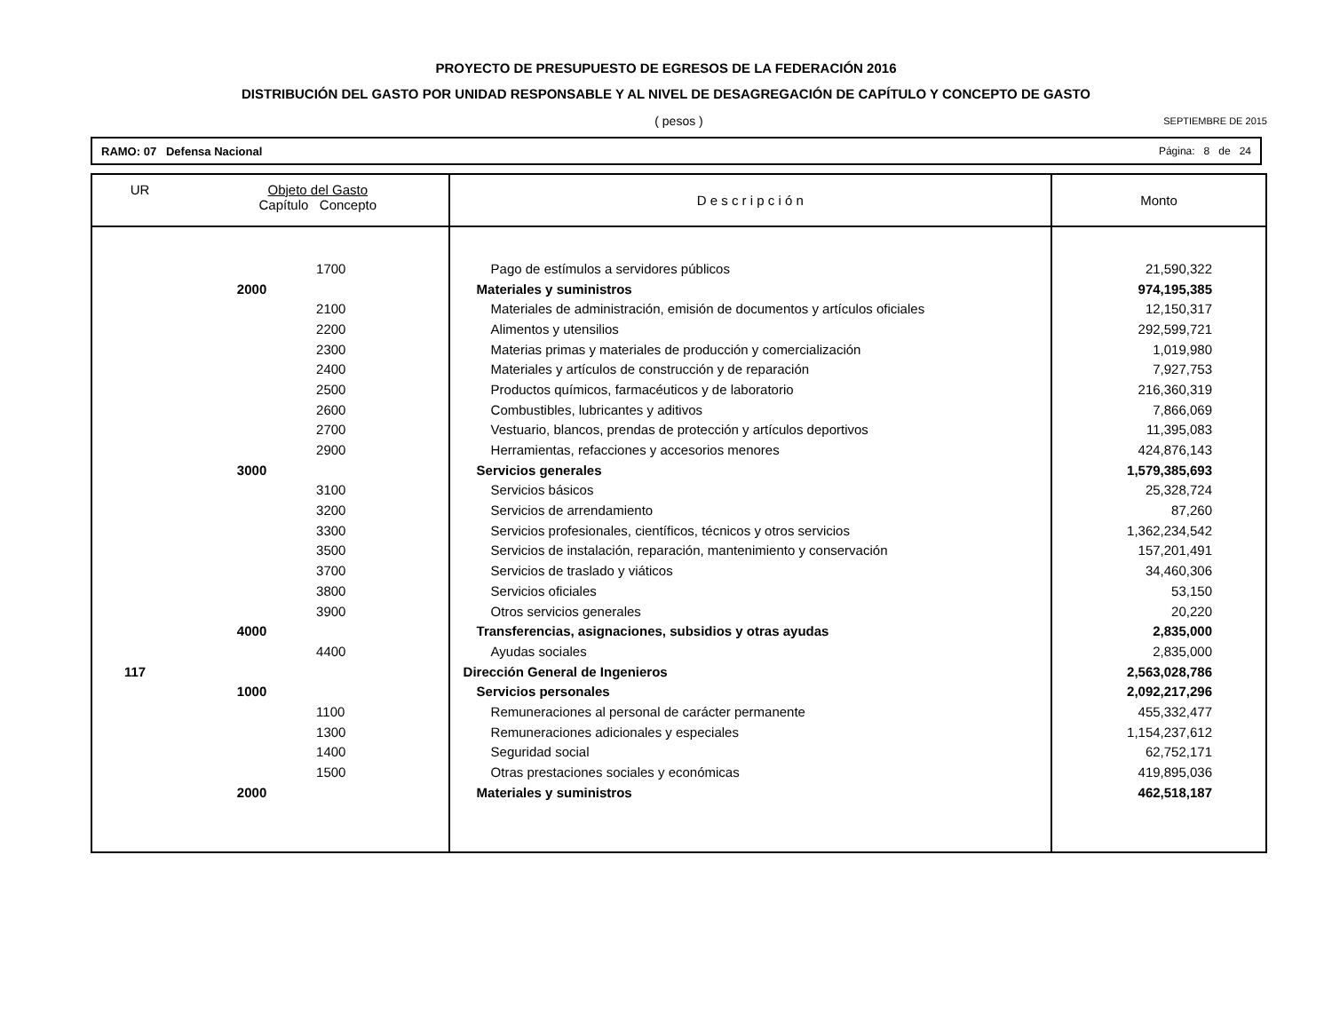PROYECTO DE PRESUPUESTO DE EGRESOS DE LA FEDERACIÓN 2016
DISTRIBUCIÓN DEL GASTO POR UNIDAD RESPONSABLE Y AL NIVEL DE DESAGREGACIÓN DE CAPÍTULO Y CONCEPTO DE GASTO
( pesos )
SEPTIEMBRE DE 2015
RAMO: 07 Defensa Nacional Página: 8 de 24
| UR | Objeto del Gasto Capítulo Concepto | | D e s c r i p c i ó n | Monto |
| --- | --- | --- | --- | --- |
| | | 1700 | Pago de estímulos a servidores públicos | 21,590,322 |
| | 2000 | | Materiales y suministros | 974,195,385 |
| | | 2100 | Materiales de administración, emisión de documentos y artículos oficiales | 12,150,317 |
| | | 2200 | Alimentos y utensilios | 292,599,721 |
| | | 2300 | Materias primas y materiales de producción y comercialización | 1,019,980 |
| | | 2400 | Materiales y artículos de construcción y de reparación | 7,927,753 |
| | | 2500 | Productos químicos, farmacéuticos y de laboratorio | 216,360,319 |
| | | 2600 | Combustibles, lubricantes y aditivos | 7,866,069 |
| | | 2700 | Vestuario, blancos, prendas de protección y artículos deportivos | 11,395,083 |
| | | 2900 | Herramientas, refacciones y accesorios menores | 424,876,143 |
| | 3000 | | Servicios generales | 1,579,385,693 |
| | | 3100 | Servicios básicos | 25,328,724 |
| | | 3200 | Servicios de arrendamiento | 87,260 |
| | | 3300 | Servicios profesionales, científicos, técnicos y otros servicios | 1,362,234,542 |
| | | 3500 | Servicios de instalación, reparación, mantenimiento y conservación | 157,201,491 |
| | | 3700 | Servicios de traslado y viáticos | 34,460,306 |
| | | 3800 | Servicios oficiales | 53,150 |
| | | 3900 | Otros servicios generales | 20,220 |
| | 4000 | | Transferencias, asignaciones, subsidios y otras ayudas | 2,835,000 |
| | | 4400 | Ayudas sociales | 2,835,000 |
| 117 | | | Dirección General de Ingenieros | 2,563,028,786 |
| | 1000 | | Servicios personales | 2,092,217,296 |
| | | 1100 | Remuneraciones al personal de carácter permanente | 455,332,477 |
| | | 1300 | Remuneraciones adicionales y especiales | 1,154,237,612 |
| | | 1400 | Seguridad social | 62,752,171 |
| | | 1500 | Otras prestaciones sociales y económicas | 419,895,036 |
| | 2000 | | Materiales y suministros | 462,518,187 |